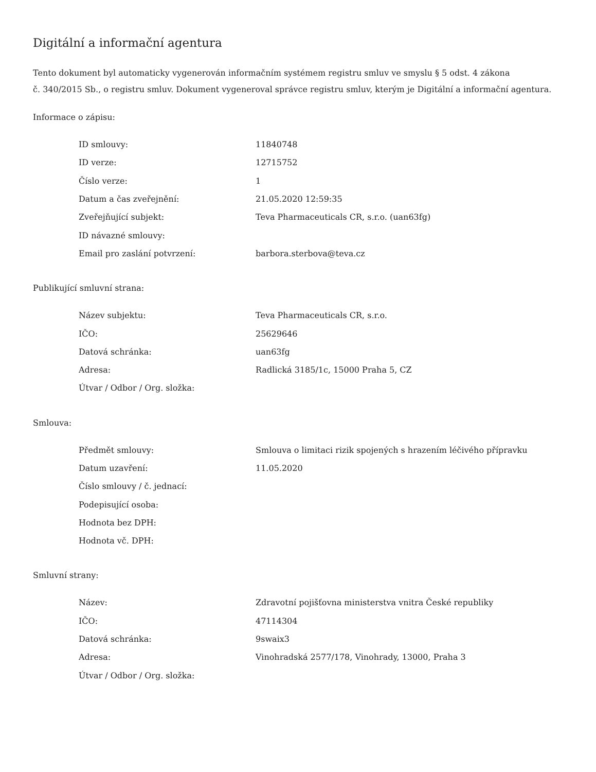Digitální a informační agentura
Tento dokument byl automaticky vygenerován informačním systémem registru smluv ve smyslu § 5 odst. 4 zákona
č. 340/2015 Sb., o registru smluv. Dokument vygeneroval správce registru smluv, kterým je Digitální a informační agentura.
Informace o zápisu:
| ID smlouvy: | 11840748 |
| ID verze: | 12715752 |
| Číslo verze: | 1 |
| Datum a čas zveřejnění: | 21.05.2020 12:59:35 |
| Zveřejňující subjekt: | Teva Pharmaceuticals CR, s.r.o. (uan63fg) |
| ID návazné smlouvy: | |
| Email pro zaslání potvrzení: | barbora.sterbova@teva.cz |
Publikující smluvní strana:
| Název subjektu: | Teva Pharmaceuticals CR, s.r.o. |
| IČO: | 25629646 |
| Datová schránka: | uan63fg |
| Adresa: | Radlická 3185/1c, 15000 Praha 5, CZ |
| Útvar / Odbor / Org. složka: | |
Smlouva:
| Předmět smlouvy: | Smlouva o limitaci rizik spojených s hrazením léčivého přípravku |
| Datum uzavření: | 11.05.2020 |
| Číslo smlouvy / č. jednací: | |
| Podepisující osoba: | |
| Hodnota bez DPH: | |
| Hodnota vč. DPH: | |
Smluvní strany:
| Název: | Zdravotní pojišťovna ministerstva vnitra České republiky |
| IČO: | 47114304 |
| Datová schránka: | 9swaix3 |
| Adresa: | Vinohradská 2577/178, Vinohrady, 13000, Praha 3 |
| Útvar / Odbor / Org. složka: | |